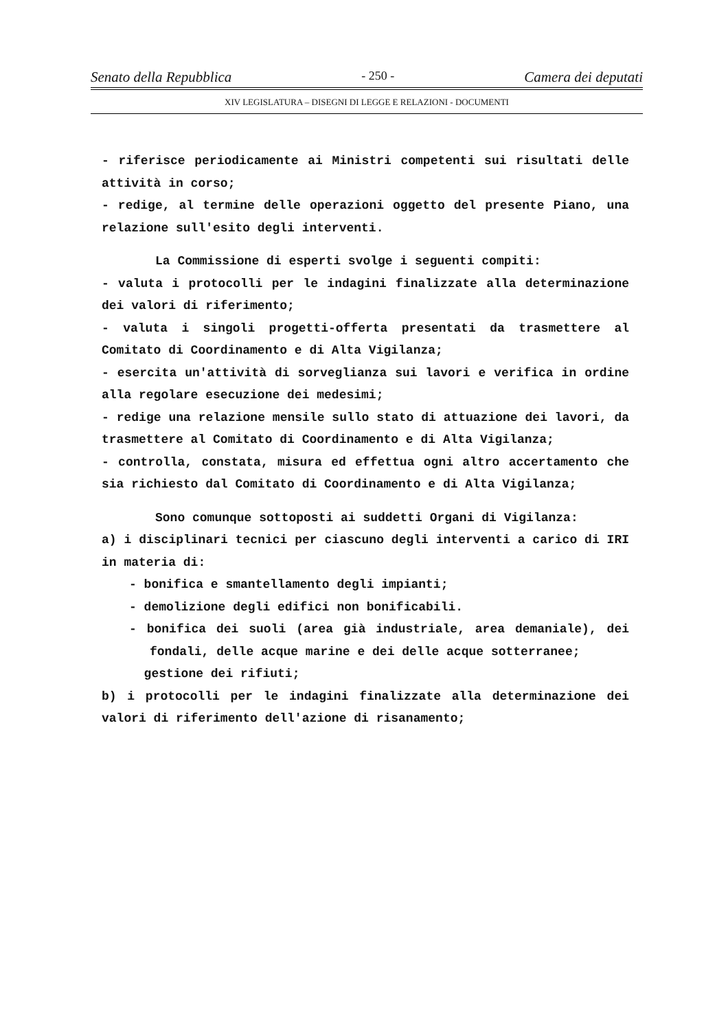Senato della Repubblica - 250 - Camera dei deputati
XIV LEGISLATURA – DISEGNI DI LEGGE E RELAZIONI - DOCUMENTI
- riferisce periodicamente ai Ministri competenti sui risultati delle attività in corso;
- redige, al termine delle operazioni oggetto del presente Piano, una relazione sull'esito degli interventi.
La Commissione di esperti svolge i seguenti compiti:
- valuta i protocolli per le indagini finalizzate alla determinazione dei valori di riferimento;
- valuta i singoli progetti-offerta presentati da trasmettere al Comitato di Coordinamento e di Alta Vigilanza;
- esercita un'attività di sorveglianza sui lavori e verifica in ordine alla regolare esecuzione dei medesimi;
- redige una relazione mensile sullo stato di attuazione dei lavori, da trasmettere al Comitato di Coordinamento e di Alta Vigilanza;
- controlla, constata, misura ed effettua ogni altro accertamento che sia richiesto dal Comitato di Coordinamento e di Alta Vigilanza;
Sono comunque sottoposti ai suddetti Organi di Vigilanza:
a) i disciplinari tecnici per ciascuno degli interventi a carico di IRI in materia di:
- bonifica e smantellamento degli impianti;
- demolizione degli edifici non bonificabili.
- bonifica dei suoli (area già industriale, area demaniale), dei fondali, delle acque marine e dei delle acque sotterranee;
gestione dei rifiuti;
b) i protocolli per le indagini finalizzate alla determinazione dei valori di riferimento dell'azione di risanamento;